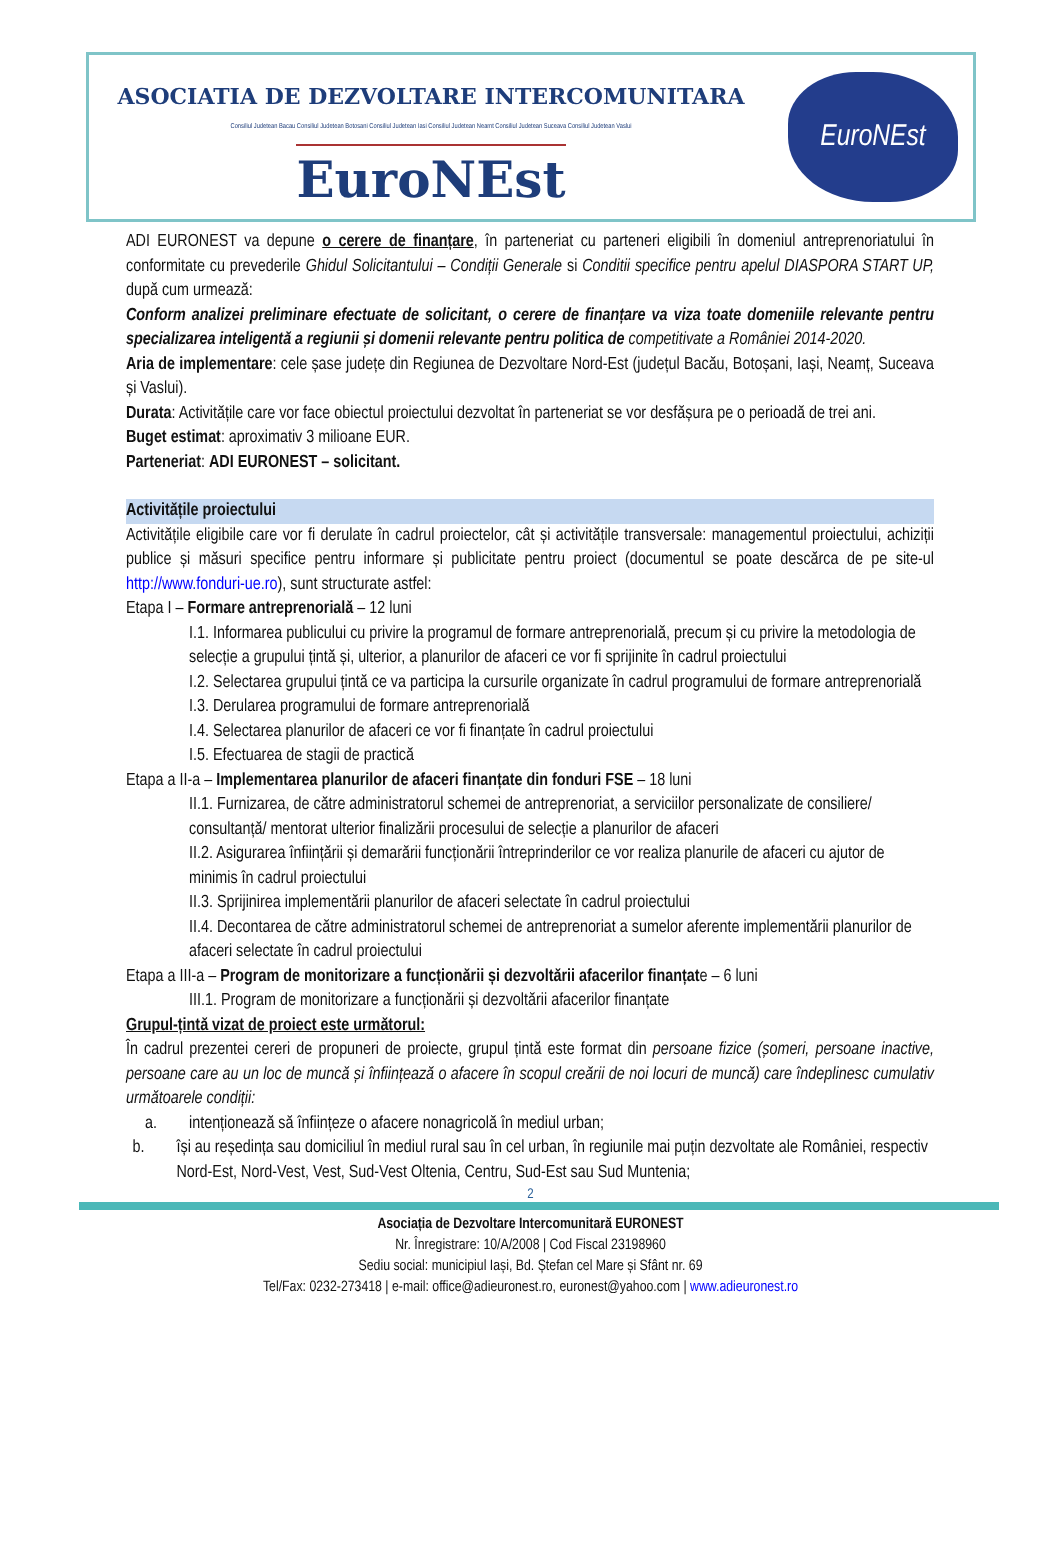ASOCIATIA DE DEZVOLTARE INTERCOMUNITARA
Consiliul Judetean Bacau Consiliul Judetean Botosani Consiliul Judetean Iasi Consiliul Judetean Neamt Consiliul Judetean Suceava Consiliul Judetean Vaslui
EuroNEst
EuroNEst
ADI EURONEST va depune o cerere de finanțare, în parteneriat cu parteneri eligibili în domeniul antreprenoriatului în conformitate cu prevederile Ghidul Solicitantului – Condiții Generale si Conditii specifice pentru apelul DIASPORA START UP, după cum urmează:
Conform analizei preliminare efectuate de solicitant, o cerere de finanțare va viza toate domeniile relevante pentru specializarea inteligentă a regiunii și domenii relevante pentru politica de competitivate a României 2014-2020.
Aria de implementare: cele șase județe din Regiunea de Dezvoltare Nord-Est (județul Bacău, Botoșani, Iași, Neamț, Suceava și Vaslui).
Durata: Activitățile care vor face obiectul proiectului dezvoltat în parteneriat se vor desfășura pe o perioadă de trei ani.
Buget estimat: aproximativ 3 milioane EUR.
Parteneriat: ADI EURONEST – solicitant.
Activitățile proiectului
Activitățile eligibile care vor fi derulate în cadrul proiectelor, cât și activitățile transversale: managementul proiectului, achiziții publice și măsuri specifice pentru informare și publicitate pentru proiect (documentul se poate descărca de pe site-ul http://www.fonduri-ue.ro), sunt structurate astfel:
Etapa I – Formare antreprenorială – 12 luni
I.1. Informarea publicului cu privire la programul de formare antreprenorială, precum și cu privire la metodologia de selecție a grupului țintă și, ulterior, a planurilor de afaceri ce vor fi sprijinite în cadrul proiectului
I.2. Selectarea grupului țintă ce va participa la cursurile organizate în cadrul programului de formare antreprenorială
I.3. Derularea programului de formare antreprenorială
I.4. Selectarea planurilor de afaceri ce vor fi finanțate în cadrul proiectului
I.5. Efectuarea de stagii de practică
Etapa a II-a – Implementarea planurilor de afaceri finanțate din fonduri FSE – 18 luni
II.1. Furnizarea, de către administratorul schemei de antreprenoriat, a serviciilor personalizate de consiliere/ consultanță/ mentorat ulterior finalizării procesului de selecție a planurilor de afaceri
II.2. Asigurarea înființării și demarării funcționării întreprinderilor ce vor realiza planurile de afaceri cu ajutor de minimis în cadrul proiectului
II.3. Sprijinirea implementării planurilor de afaceri selectate în cadrul proiectului
II.4. Decontarea de către administratorul schemei de antreprenoriat a sumelor aferente implementării planurilor de afaceri selectate în cadrul proiectului
Etapa a III-a – Program de monitorizare a funcționării și dezvoltării afacerilor finanțate – 6 luni
III.1. Program de monitorizare a funcționării și dezvoltării afacerilor finanțate
Grupul-țintă vizat de proiect este următorul:
În cadrul prezentei cereri de propuneri de proiecte, grupul țintă este format din persoane fizice (șomeri, persoane inactive, persoane care au un loc de muncă și înființează o afacere în scopul creării de noi locuri de muncă) care îndeplinesc cumulativ următoarele condiții:
a. intenționează să înființeze o afacere nonagricolă în mediul urban;
b. își au reședința sau domiciliul în mediul rural sau în cel urban, în regiunile mai puțin dezvoltate ale României, respectiv Nord-Est, Nord-Vest, Vest, Sud-Vest Oltenia, Centru, Sud-Est sau Sud Muntenia;
2
Asociația de Dezvoltare Intercomunitară EURONEST
Nr. Înregistrare: 10/A/2008 | Cod Fiscal 23198960
Sediu social: municipiul Iași, Bd. Ștefan cel Mare și Sfânt nr. 69
Tel/Fax: 0232-273418 | e-mail: office@adieuronest.ro, euronest@yahoo.com | www.adieuronest.ro